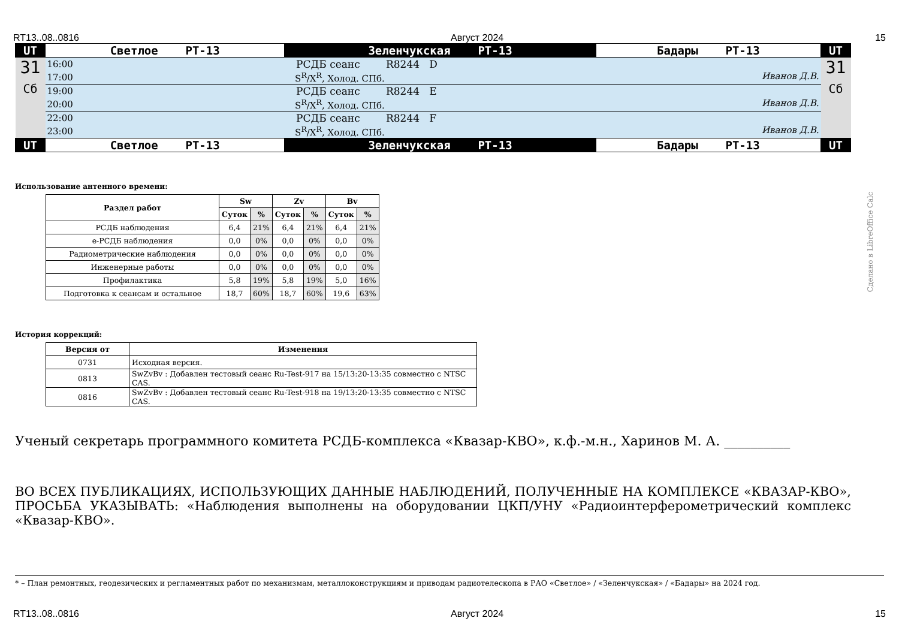RT13..08..0816 Август 2024 15
| UT | Светлое РТ-13 | Зеленчукская РТ-13 | Бадары РТ-13 | UT |
| 31 Сб | 16:00 | РСДБ сеанс R8244 D | | 31 Сб |
| | 17:00 | S<sup>R</sup>/X<sup>R</sup>, Холод. СПб. Иванов Д.В. | | |
| | 19:00 | РСДБ сеанс R8244 E | | |
| | 20:00 | S<sup>R</sup>/X<sup>R</sup>, Холод. СПб. Иванов Д.В. | | |
| | 22:00 | РСДБ сеанс R8244 F | | |
| | 23:00 | S<sup>R</sup>/X<sup>R</sup>, Холод. СПб. Иванов Д.В. | | |
| UT | Светлое РТ-13 | Зеленчукская РТ-13 | Бадары РТ-13 | UT |
Использование антенного времени:
| Раздел работ | Sw | | Zv | | Bv | |
| --- | --- | --- | --- | --- | --- | --- |
| | Суток | % | Суток | % | Суток | % |
| РСДБ наблюдения | 6,4 | 21% | 6,4 | 21% | 6,4 | 21% |
| е-РСДБ наблюдения | 0,0 | 0% | 0,0 | 0% | 0,0 | 0% |
| Радиометрические наблюдения | 0,0 | 0% | 0,0 | 0% | 0,0 | 0% |
| Инженерные работы | 0,0 | 0% | 0,0 | 0% | 0,0 | 0% |
| Профилактика | 5,8 | 19% | 5,8 | 19% | 5,0 | 16% |
| Подготовка к сеансам и остальное | 18,7 | 60% | 18,7 | 60% | 19,6 | 63% |
История коррекций:
| Версия от | Изменения |
| --- | --- |
| 0731 | Исходная версия. |
| 0813 | SwZvBv : Добавлен тестовый сеанс Ru-Test-917 на 15/13:20-13:35 совместно с NTSC CAS. |
| 0816 | SwZvBv : Добавлен тестовый сеанс Ru-Test-918 на 19/13:20-13:35 совместно с NTSC CAS. |
Ученый секретарь программного комитета РСДБ-комплекса «Квазар-КВО», к.ф.-м.н., Харинов М. А. __________
ВО ВСЕХ ПУБЛИКАЦИЯХ, ИСПОЛЬЗУЮЩИХ ДАННЫЕ НАБЛЮДЕНИЙ, ПОЛУЧЕННЫЕ НА КОМПЛЕКСЕ «КВАЗАР-КВО», ПРОСЬБА УКАЗЫВАТЬ: «Наблюдения выполнены на оборудовании ЦКП/УНУ «Радиоинтерферометрический комплекс «Квазар-КВО».
* – План ремонтных, геодезических и регламентных работ по механизмам, металлоконструкциям и приводам радиотелескопа в РАО «Светлое» / «Зеленчукская» / «Бадары» на 2024 год.
RT13..08..0816 Август 2024 15
Сделано в LibreOffice Calc